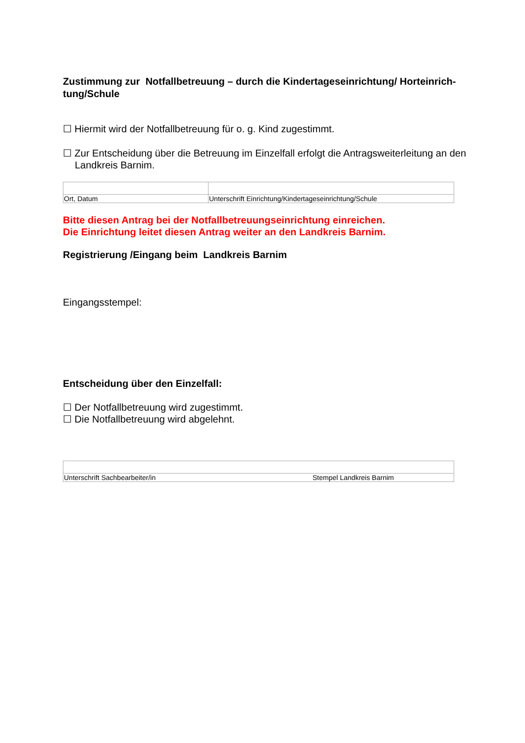Zustimmung zur Notfallbetreuung – durch die Kindertageseinrichtung/ Horteinrich-tung/Schule
☐ Hiermit wird der Notfallbetreuung für o. g. Kind zugestimmt.
☐ Zur Entscheidung über die Betreuung im Einzelfall erfolgt die Antragsweiterleitung an den Landkreis Barnim.
| Ort, Datum | Unterschrift Einrichtung/Kindertageseinrichtung/Schule |
Bitte diesen Antrag bei der Notfallbetreuungseinrichtung einreichen.
Die Einrichtung leitet diesen Antrag weiter an den Landkreis Barnim.
Registrierung /Eingang beim Landkreis Barnim
Eingangsstempel:
Entscheidung über den Einzelfall:
☐ Der Notfallbetreuung wird zugestimmt.
☐ Die Notfallbetreuung wird abgelehnt.
| Unterschrift Sachbearbeiter/in | Stempel Landkreis Barnim |